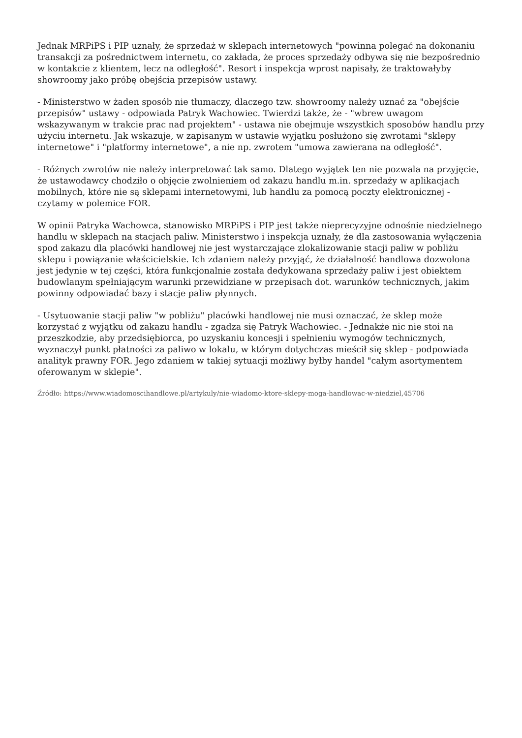Jednak MRPiPS i PIP uznały, że sprzedaż w sklepach internetowych "powinna polegać na dokonaniu transakcji za pośrednictwem internetu, co zakłada, że proces sprzedaży odbywa się nie bezpośrednio w kontakcie z klientem, lecz na odległość". Resort i inspekcja wprost napisały, że traktowałyby showroomy jako próbę obejścia przepisów ustawy.
- Ministerstwo w żaden sposób nie tłumaczy, dlaczego tzw. showroomy należy uznać za "obejście przepisów" ustawy - odpowiada Patryk Wachowiec. Twierdzi także, że - "wbrew uwagom wskazywanym w trakcie prac nad projektem" - ustawa nie obejmuje wszystkich sposobów handlu przy użyciu internetu. Jak wskazuje, w zapisanym w ustawie wyjątku posłużono się zwrotami "sklepy internetowe" i "platformy internetowe", a nie np. zwrotem "umowa zawierana na odległość".
- Różnych zwrotów nie należy interpretować tak samo. Dlatego wyjątek ten nie pozwala na przyjęcie, że ustawodawcy chodziło o objęcie zwolnieniem od zakazu handlu m.in. sprzedaży w aplikacjach mobilnych, które nie są sklepami internetowymi, lub handlu za pomocą poczty elektronicznej - czytamy w polemice FOR.
W opinii Patryka Wachowca, stanowisko MRPiPS i PIP jest także nieprecyzyjne odnośnie niedzielnego handlu w sklepach na stacjach paliw. Ministerstwo i inspekcja uznały, że dla zastosowania wyłączenia spod zakazu dla placówki handlowej nie jest wystarczające zlokalizowanie stacji paliw w pobliżu sklepu i powiązanie właścicielskie. Ich zdaniem należy przyjąć, że działalność handlowa dozwolona jest jedynie w tej części, która funkcjonalnie została dedykowana sprzedaży paliw i jest obiektem budowlanym spełniającym warunki przewidziane w przepisach dot. warunków technicznych, jakim powinny odpowiadać bazy i stacje paliw płynnych.
- Usytuowanie stacji paliw "w pobliżu" placówki handlowej nie musi oznaczać, że sklep może korzystać z wyjątku od zakazu handlu - zgadza się Patryk Wachowiec. - Jednakże nic nie stoi na przeszkodzie, aby przedsiębiorca, po uzyskaniu koncesji i spełnieniu wymogów technicznych, wyznaczył punkt płatności za paliwo w lokalu, w którym dotychczas mieścił się sklep - podpowiada analityk prawny FOR. Jego zdaniem w takiej sytuacji możliwy byłby handel "całym asortymentem oferowanym w sklepie".
Źródło: https://www.wiadomoscihandlowe.pl/artykuly/nie-wiadomo-ktore-sklepy-moga-handlowac-w-niedziel,45706